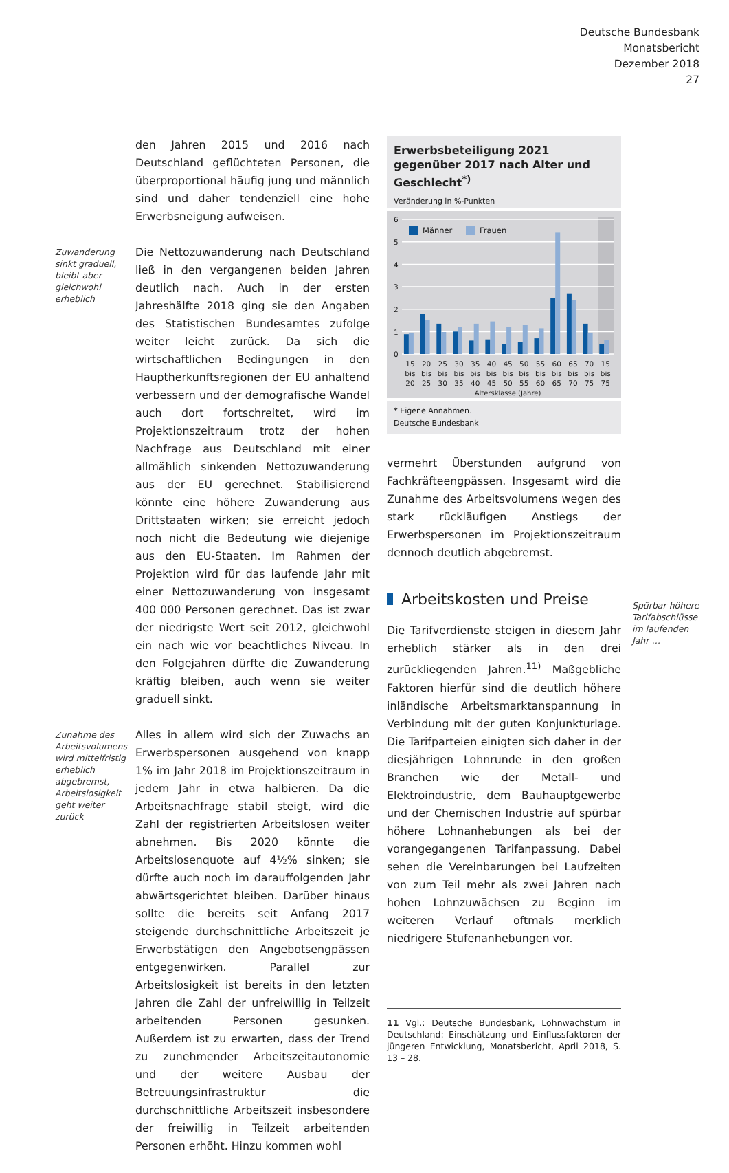Deutsche Bundesbank
Monatsbericht
Dezember 2018
27
den Jahren 2015 und 2016 nach Deutschland geflüchteten Personen, die überproportional häufig jung und männlich sind und daher tendenziell eine hohe Erwerbsneigung aufweisen.
Zuwanderung sinkt graduell, bleibt aber gleichwohl erheblich
Die Nettozuwanderung nach Deutschland ließ in den vergangenen beiden Jahren deutlich nach. Auch in der ersten Jahreshälfte 2018 ging sie den Angaben des Statistischen Bundesamtes zufolge weiter leicht zurück. Da sich die wirtschaftlichen Bedingungen in den Hauptherkunftsregionen der EU anhaltend verbessern und der demografische Wandel auch dort fortschreitet, wird im Projektionszeitraum trotz der hohen Nachfrage aus Deutschland mit einer allmählich sinkenden Nettozuwanderung aus der EU gerechnet. Stabilisierend könnte eine höhere Zuwanderung aus Drittstaaten wirken; sie erreicht jedoch noch nicht die Bedeutung wie diejenige aus den EU-Staaten. Im Rahmen der Projektion wird für das laufende Jahr mit einer Nettozuwanderung von insgesamt 400 000 Personen gerechnet. Das ist zwar der niedrigste Wert seit 2012, gleichwohl ein nach wie vor beachtliches Niveau. In den Folgejahren dürfte die Zuwanderung kräftig bleiben, auch wenn sie weiter graduell sinkt.
Zunahme des Arbeitsvolumens wird mittelfristig erheblich abgebremst, Arbeitslosigkeit geht weiter zurück
Alles in allem wird sich der Zuwachs an Erwerbspersonen ausgehend von knapp 1% im Jahr 2018 im Projektionszeitraum in jedem Jahr in etwa halbieren. Da die Arbeitsnachfrage stabil steigt, wird die Zahl der registrierten Arbeitslosen weiter abnehmen. Bis 2020 könnte die Arbeitslosenquote auf 4½% sinken; sie dürfte auch noch im darauffolgenden Jahr abwärtsgerichtet bleiben. Darüber hinaus sollte die bereits seit Anfang 2017 steigende durchschnittliche Arbeitszeit je Erwerbstätigen den Angebotsengpässen entgegenwirken. Parallel zur Arbeitslosigkeit ist bereits in den letzten Jahren die Zahl der unfreiwillig in Teilzeit arbeitenden Personen gesunken. Außerdem ist zu erwarten, dass der Trend zu zunehmender Arbeitszeitautonomie und der weitere Ausbau der Betreuungsinfrastruktur die durchschnittliche Arbeitszeit insbesondere der freiwillig in Teilzeit arbeitenden Personen erhöht. Hinzu kommen wohl
Erwerbsbeteiligung 2021 gegenüber 2017 nach Alter und Geschlecht<sup>*)</sup>
Veränderung in %-Punkten
6
5
4
3
2
1
0
Männer
Frauen
15
bis
20
20
bis
25
25
bis
30
30
bis
35
35
bis
40
40
bis
45
45
bis
50
50
bis
55
55
bis
60
60
bis
65
65
bis
70
70
bis
75
15
bis
75
Altersklasse (Jahre)
* Eigene Annahmen.
Deutsche Bundesbank
vermehrt Überstunden aufgrund von Fachkräfteengpässen. Insgesamt wird die Zunahme des Arbeitsvolumens wegen des stark rückläufigen Anstiegs der Erwerbspersonen im Projektionszeitraum dennoch deutlich abgebremst.
Arbeitskosten und Preise
Die Tarifverdienste steigen in diesem Jahr erheblich stärker als in den drei zurückliegenden Jahren.<sup>11)</sup> Maßgebliche Faktoren hierfür sind die deutlich höhere inländische Arbeitsmarktanspannung in Verbindung mit der guten Konjunkturlage. Die Tarifparteien einigten sich daher in der diesjährigen Lohnrunde in den großen Branchen wie der Metall- und Elektroindustrie, dem Bauhauptgewerbe und der Chemischen Industrie auf spürbar höhere Lohnanhebungen als bei der vorangegangenen Tarifanpassung. Dabei sehen die Vereinbarungen bei Laufzeiten von zum Teil mehr als zwei Jahren nach hohen Lohnzuwächsen zu Beginn im weiteren Verlauf oftmals merklich niedrigere Stufenanhebungen vor.
11 Vgl.: Deutsche Bundesbank, Lohnwachstum in Deutschland: Einschätzung und Einflussfaktoren der jüngeren Entwicklung, Monatsbericht, April 2018, S. 13 – 28.
Spürbar höhere Tarifabschlüsse im laufenden Jahr …